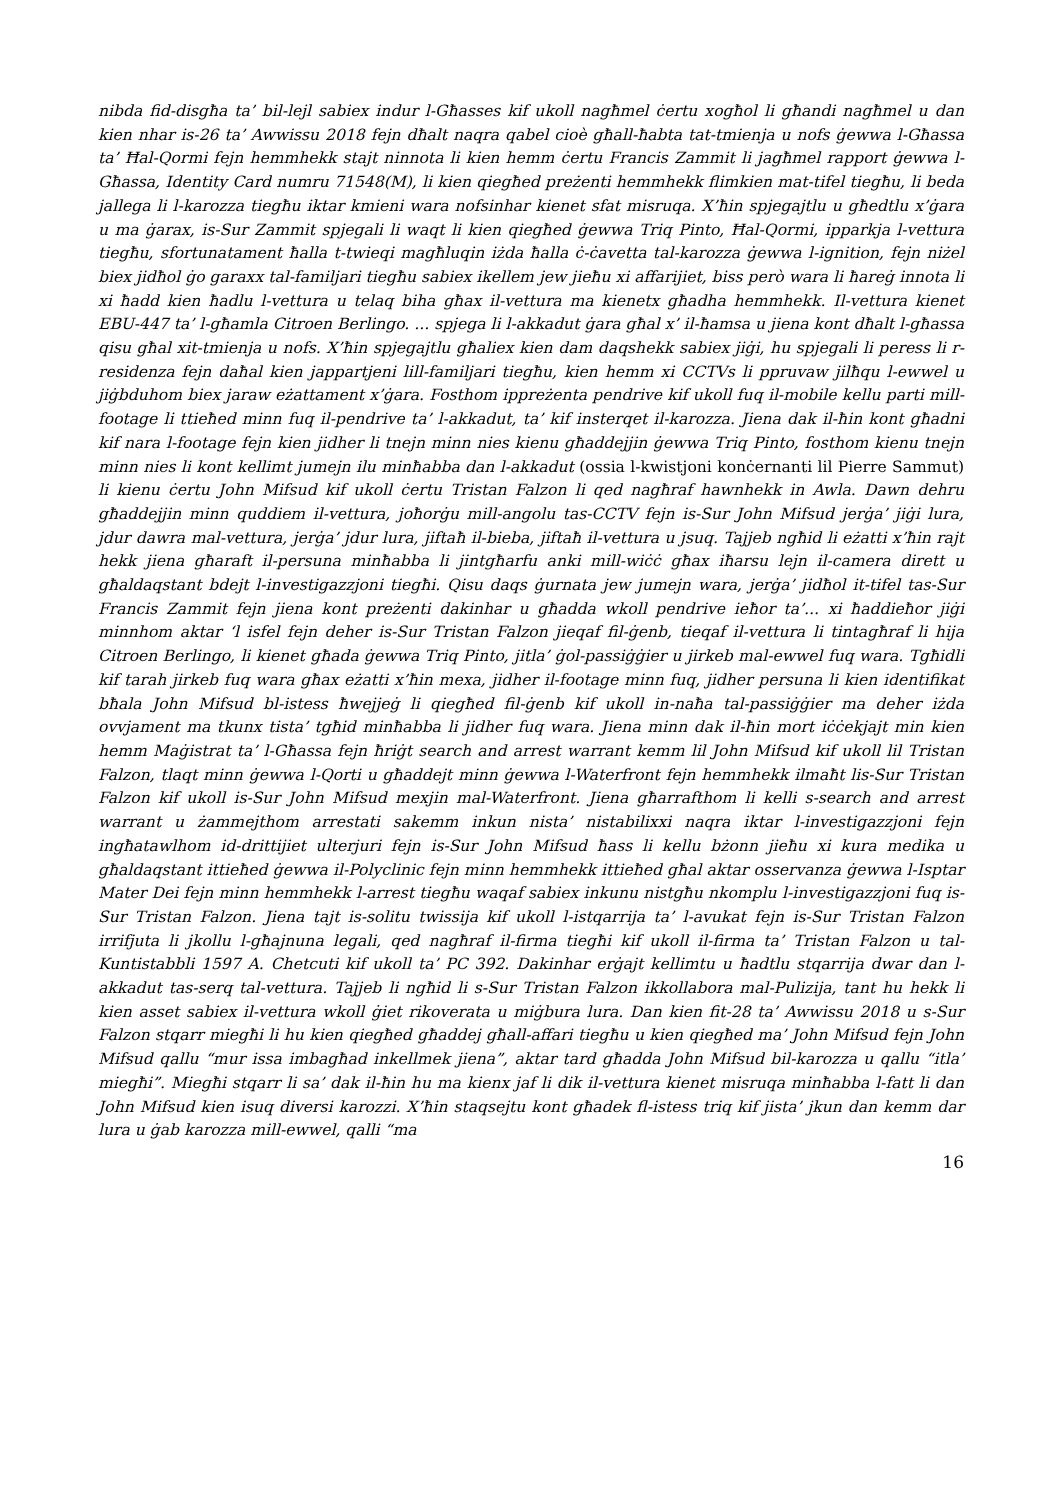nibda fid-disgħa ta’ bil-lejl sabiex indur l-Għasses kif ukoll nagħmel ċertu xogħol li għandi nagħmel u dan kien nhar is-26 ta’ Awwissu 2018 fejn dħalt naqra qabel cioè għall-ħabta tat-tmienja u nofs ġewwa l-Għassa ta’ Ħal-Qormi fejn hemmhekk stajt ninnota li kien hemm ċertu Francis Zammit li jagħmel rapport ġewwa l-Għassa, Identity Card numru 71548(M), li kien qiegħed preżenti hemmhekk flimkien mat-tifel tiegħu, li beda jallega li l-karozza tiegħu iktar kmieni wara nofsinhar kienet sfat misruqa. X’ħin spjegajtlu u għedtlu x’ġara u ma ġarax, is-Sur Zammit spjegali li waqt li kien qiegħed ġewwa Triq Pinto, Ħal-Qormi, ipparkja l-vettura tiegħu, sfortunatament ħalla t-twieqi magħluqin iżda ħalla ċ-ċavetta tal-karozza ġewwa l-ignition, fejn niżel biex jidħol ġo garaxx tal-familjari tiegħu sabiex ikellem jew jieħu xi affarijiet, biss però wara li ħareġ innota li xi ħadd kien ħadlu l-vettura u telaq biha għax il-vettura ma kienetx għadha hemmhekk. Il-vettura kienet EBU-447 ta’ l-għamla Citroen Berlingo. ... spjega li l-akkadut ġara għal x’ il-ħamsa u jiena kont dħalt l-għassa qisu għal xit-tmienja u nofs. X’ħin spjegajtlu għaliex kien dam daqshekk sabiex jiġi, hu spjegali li peress li r-residenza fejn daħal kien jappartjeni lill-familjari tiegħu, kien hemm xi CCTVs li ppruvaw jilħqu l-ewwel u jiġbduhom biex jaraw eżattament x’ġara. Fosthom ippreżenta pendrive kif ukoll fuq il-mobile kellu parti mill-footage li ttieħed minn fuq il-pendrive ta’ l-akkadut, ta’ kif insterqet il-karozza. Jiena dak il-ħin kont għadni kif nara l-footage fejn kien jidher li tnejn minn nies kienu għaddejjin ġewwa Triq Pinto, fosthom kienu tnejn minn nies li kont kellimt jumejn ilu minħabba dan l-akkadut (ossia l-kwistjoni konċernanti lil Pierre Sammut) li kienu ċertu John Mifsud kif ukoll ċertu Tristan Falzon li qed nagħraf hawnhekk in Awla. Dawn dehru għaddejjin minn quddiem il-vettura, joħorġu mill-angolu tas-CCTV fejn is-Sur John Mifsud jerġa’ jiġi lura, jdur dawra mal-vettura, jerġa’ jdur lura, jiftaħ il-bieba, jiftaħ il-vettura u jsuq. Tajjeb ngħid li eżatti x’ħin rajt hekk jiena għaraft il-persuna minħabba li jintgħarfu anki mill-wiċċ għax iħarsu lejn il-camera dirett u għaldaqstant bdejt l-investigazzjoni tiegħi. Qisu daqs ġurnata jew jumejn wara, jerġa’ jidħol it-tifel tas-Sur Francis Zammit fejn jiena kont preżenti dakinhar u għadda wkoll pendrive ieħor ta’... xi ħaddieħor jiġi minnhom aktar ‘l isfel fejn deher is-Sur Tristan Falzon jieqaf fil-ġenb, tieqaf il-vettura li tintagħraf li hija Citroen Berlingo, li kienet għada ġewwa Triq Pinto, jitla’ ġol-passiġġier u jirkeb mal-ewwel fuq wara. Tgħidli kif tarah jirkeb fuq wara għax eżatti x’ħin mexa, jidher il-footage minn fuq, jidher persuna li kien identifikat bħala John Mifsud bl-istess ħwejjeġ li qiegħed fil-ġenb kif ukoll in-naħa tal-passiġġier ma deher iżda ovvjament ma tkunx tista’ tgħid minħabba li jidher fuq wara. Jiena minn dak il-ħin mort iċċekjajt min kien hemm Maġistrat ta’ l-Għassa fejn ħriġt search and arrest warrant kemm lil John Mifsud kif ukoll lil Tristan Falzon, tlaqt minn ġewwa l-Qorti u għaddejt minn ġewwa l-Waterfront fejn hemmhekk ilmaħt lis-Sur Tristan Falzon kif ukoll is-Sur John Mifsud mexjin mal-Waterfront. Jiena għarrafthom li kelli s-search and arrest warrant u żammejthom arrestati sakemm inkun nista’ nistabilixxi naqra iktar l-investigazzjoni fejn ingħatawlhom id-drittijiet ulterjuri fejn is-Sur John Mifsud ħass li kellu bżonn jieħu xi kura medika u għaldaqstant ittieħed ġewwa il-Polyclinic fejn minn hemmhekk ittieħed għal aktar osservanza ġewwa l-Isptar Mater Dei fejn minn hemmhekk l-arrest tiegħu waqaf sabiex inkunu nistgħu nkomplu l-investigazzjoni fuq is-Sur Tristan Falzon. Jiena tajt is-solitu twissija kif ukoll l-istqarrija ta’ l-avukat fejn is-Sur Tristan Falzon irrifjuta li jkollu l-għajnuna legali, qed nagħraf il-firma tiegħi kif ukoll il-firma ta’ Tristan Falzon u tal-Kuntistabbli 1597 A. Chetcuti kif ukoll ta’ PC 392. Dakinhar erġajt kellimtu u ħadtlu stqarrija dwar dan l-akkadut tas-serq tal-vettura. Tajjeb li ngħid li s-Sur Tristan Falzon ikkollabora mal-Pulizija, tant hu hekk li kien asset sabiex il-vettura wkoll ġiet rikoverata u miġbura lura. Dan kien fit-28 ta’ Awwissu 2018 u s-Sur Falzon stqarr miegħi li hu kien qiegħed għaddej għall-affari tiegħu u kien qiegħed ma’ John Mifsud fejn John Mifsud qallu “mur issa imbagħad inkellmek jiena”, aktar tard għadda John Mifsud bil-karozza u qallu “itla’ miegħi”. Miegħi stqarr li sa’ dak il-ħin hu ma kienx jaf li dik il-vettura kienet misruqa minħabba l-fatt li dan John Mifsud kien isuq diversi karozzi. X’ħin staqsejtu kont għadek fl-istess triq kif jista’ jkun dan kemm dar lura u ġab karozza mill-ewwel, qalli “ma
16